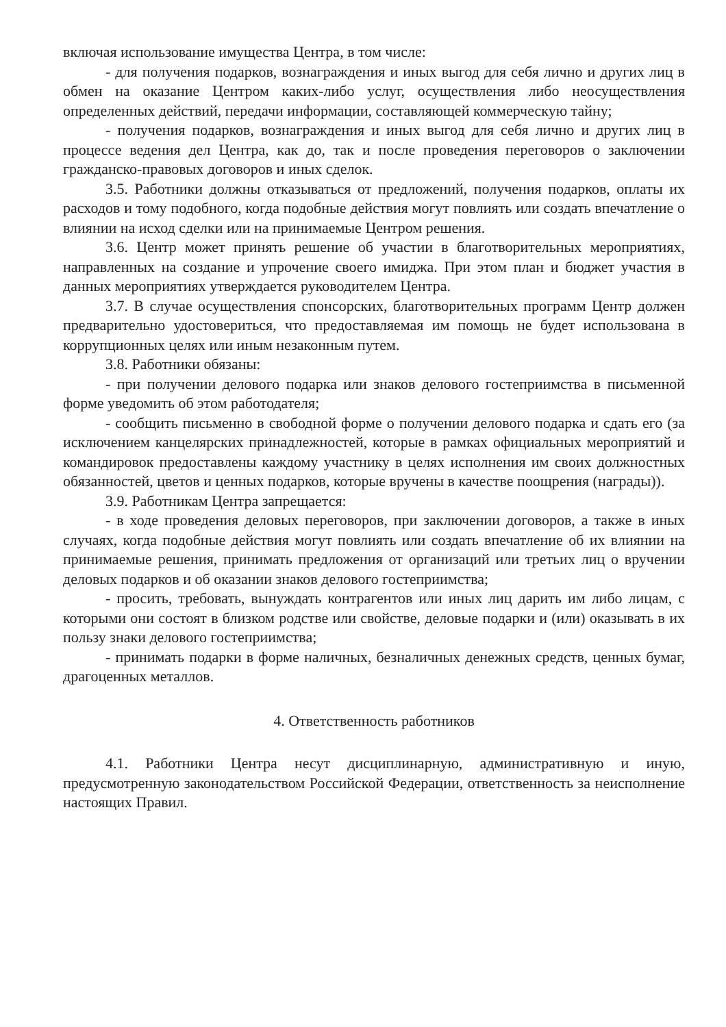включая использование имущества Центра, в том числе:
- для получения подарков, вознаграждения и иных выгод для себя лично и других лиц в обмен на оказание Центром каких-либо услуг, осуществления либо неосуществления определенных действий, передачи информации, составляющей коммерческую тайну;
- получения подарков, вознаграждения и иных выгод для себя лично и других лиц в процессе ведения дел Центра, как до, так и после проведения переговоров о заключении гражданско-правовых договоров и иных сделок.
3.5. Работники должны отказываться от предложений, получения подарков, оплаты их расходов и тому подобного, когда подобные действия могут повлиять или создать впечатление о влиянии на исход сделки или на принимаемые Центром решения.
3.6. Центр может принять решение об участии в благотворительных мероприятиях, направленных на создание и упрочение своего имиджа. При этом план и бюджет участия в данных мероприятиях утверждается руководителем Центра.
3.7. В случае осуществления спонсорских, благотворительных программ Центр должен предварительно удостовериться, что предоставляемая им помощь не будет использована в коррупционных целях или иным незаконным путем.
3.8. Работники обязаны:
- при получении делового подарка или знаков делового гостеприимства в письменной форме уведомить об этом работодателя;
- сообщить письменно в свободной форме о получении делового подарка и сдать его (за исключением канцелярских принадлежностей, которые в рамках официальных мероприятий и командировок предоставлены каждому участнику в целях исполнения им своих должностных обязанностей, цветов и ценных подарков, которые вручены в качестве поощрения (награды)).
3.9. Работникам Центра запрещается:
- в ходе проведения деловых переговоров, при заключении договоров, а также в иных случаях, когда подобные действия могут повлиять или создать впечатление об их влиянии на принимаемые решения, принимать предложения от организаций или третьих лиц о вручении деловых подарков и об оказании знаков делового гостеприимства;
- просить, требовать, вынуждать контрагентов или иных лиц дарить им либо лицам, с которыми они состоят в близком родстве или свойстве, деловые подарки и (или) оказывать в их пользу знаки делового гостеприимства;
- принимать подарки в форме наличных, безналичных денежных средств, ценных бумаг, драгоценных металлов.
4. Ответственность работников
4.1. Работники Центра несут дисциплинарную, административную и иную, предусмотренную законодательством Российской Федерации, ответственность за неисполнение настоящих Правил.